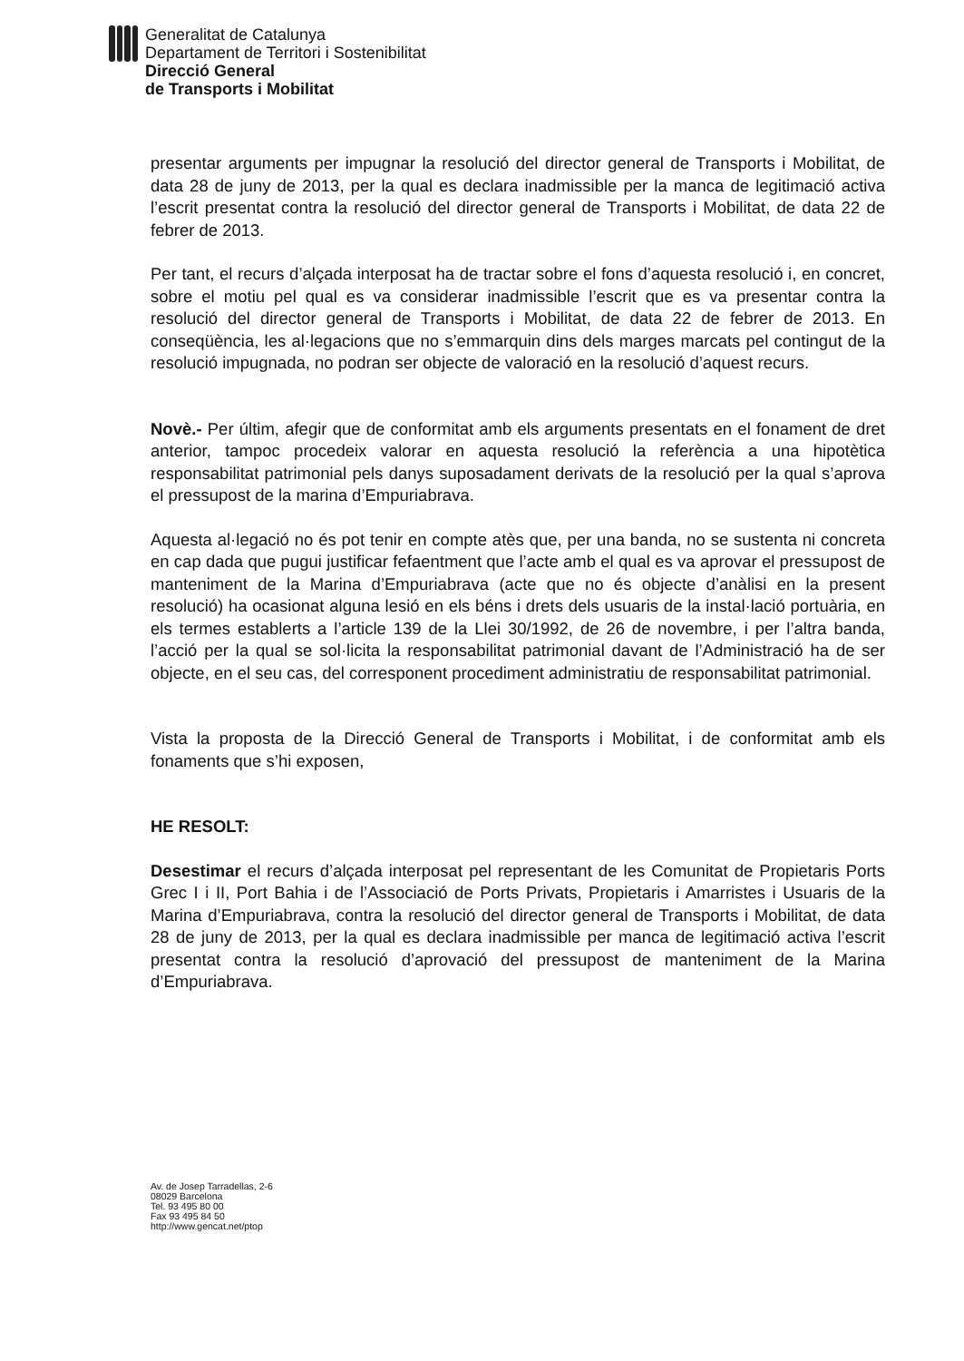Generalitat de Catalunya
Departament de Territori i Sostenibilitat
Direcció General
de Transports i Mobilitat
presentar arguments per impugnar la resolució del director general de Transports i Mobilitat, de data 28 de juny de 2013, per la qual es declara inadmissible per la manca de legitimació activa l’escrit presentat contra la resolució del director general de Transports i Mobilitat, de data 22 de febrer de 2013.
Per tant, el recurs d’alçada interposat ha de tractar sobre el fons d’aquesta resolució i, en concret, sobre el motiu pel qual es va considerar inadmissible l’escrit que es va presentar contra la resolució del director general de Transports i Mobilitat, de data 22 de febrer de 2013. En conseqüència, les al·legacions que no s’emmarquin dins dels marges marcats pel contingut de la resolució impugnada, no podran ser objecte de valoració en la resolució d’aquest recurs.
Novè.- Per últim, afegir que de conformitat amb els arguments presentats en el fonament de dret anterior, tampoc procedeix valorar en aquesta resolució la referència a una hipotètica responsabilitat patrimonial pels danys suposadament derivats de la resolució per la qual s’aprova el pressupost de la marina d’Empuriabrava.
Aquesta al·legació no és pot tenir en compte atès que, per una banda, no se sustenta ni concreta en cap dada que pugui justificar fefaentment que l’acte amb el qual es va aprovar el pressupost de manteniment de la Marina d’Empuriabrava (acte que no és objecte d’anàlisi en la present resolució) ha ocasionat alguna lesió en els béns i drets dels usuaris de la instal·lació portuària, en els termes establerts a l’article 139 de la Llei 30/1992, de 26 de novembre, i per l’altra banda, l’acció per la qual se sol·licita la responsabilitat patrimonial davant de l’Administració ha de ser objecte, en el seu cas, del corresponent procediment administratiu de responsabilitat patrimonial.
Vista la proposta de la Direcció General de Transports i Mobilitat, i de conformitat amb els fonaments que s’hi exposen,
HE RESOLT:
Desestimar el recurs d’alçada interposat pel representant de les Comunitat de Propietaris Ports Grec I i II, Port Bahia i de l’Associació de Ports Privats, Propietaris i Amarristes i Usuaris de la Marina d’Empuriabrava, contra la resolució del director general de Transports i Mobilitat, de data 28 de juny de 2013, per la qual es declara inadmissible per manca de legitimació activa l’escrit presentat contra la resolució d’aprovació del pressupost de manteniment de la Marina d’Empuriabrava.
Av. de Josep Tarradellas, 2-6
08029 Barcelona
Tel. 93 495 80 00
Fax 93 495 84 50
http://www.gencat.net/ptop